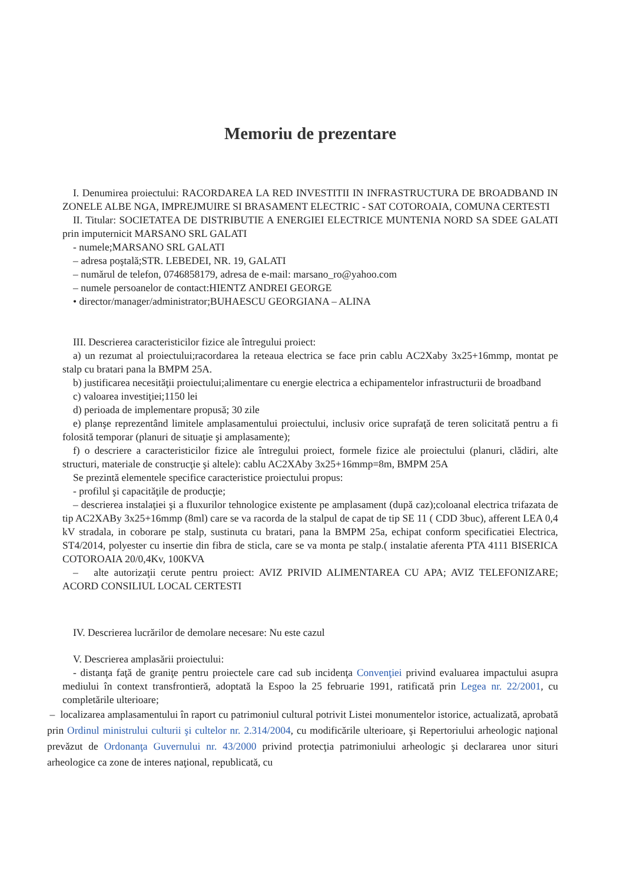Memoriu de prezentare
I. Denumirea proiectului: RACORDAREA LA RED INVESTITII IN INFRASTRUCTURA DE BROADBAND IN ZONELE ALBE NGA, IMPREJMUIRE SI BRASAMENT ELECTRIC - SAT COTOROAIA, COMUNA CERTESTI
II. Titular: SOCIETATEA DE DISTRIBUTIE A ENERGIEI ELECTRICE MUNTENIA NORD SA SDEE GALATI prin imputernicit MARSANO SRL GALATI
- numele;MARSANO SRL GALATI
– adresa poştală;STR. LEBEDEI, NR. 19, GALATI
– numărul de telefon, 0746858179, adresa de e-mail: marsano_ro@yahoo.com
– numele persoanelor de contact:HIENTZ ANDREI GEORGE
• director/manager/administrator;BUHAESCU GEORGIANA – ALINA
III. Descrierea caracteristicilor fizice ale întregului proiect:
a) un rezumat al proiectului;racordarea la reteaua electrica se face prin cablu AC2Xaby 3x25+16mmp, montat pe stalp cu bratari pana la BMPM 25A.
b) justificarea necesităţii proiectului;alimentare cu energie electrica a echipamentelor infrastructurii de broadband
c) valoarea investiţiei;1150 lei
d) perioada de implementare propusă; 30 zile
e) planşe reprezentând limitele amplasamentului proiectului, inclusiv orice suprafaţă de teren solicitată pentru a fi folosită temporar (planuri de situaţie şi amplasamente);
f) o descriere a caracteristicilor fizice ale întregului proiect, formele fizice ale proiectului (planuri, clădiri, alte structuri, materiale de construcţie şi altele): cablu AC2XAby 3x25+16mmp=8m, BMPM 25A
Se prezintă elementele specifice caracteristice proiectului propus:
- profilul şi capacităţile de producţie;
– descrierea instalaţiei şi a fluxurilor tehnologice existente pe amplasament (după caz);coloanal electrica trifazata de tip AC2XABy 3x25+16mmp (8ml) care se va racorda de la stalpul de capat de tip SE 11 ( CDD 3buc), afferent LEA 0,4 kV stradala, in coborare pe stalp, sustinuta cu bratari, pana la BMPM 25a, echipat conform specificatiei Electrica, ST4/2014, polyester cu insertie din fibra de sticla, care se va monta pe stalp.( instalatie aferenta PTA 4111 BISERICA COTOROAIA 20/0,4Kv, 100KVA
– alte autorizaţii cerute pentru proiect: AVIZ PRIVID ALIMENTAREA CU APA; AVIZ TELEFONIZARE; ACORD CONSILIUL LOCAL CERTESTI
IV. Descrierea lucrărilor de demolare necesare: Nu este cazul
V. Descrierea amplasării proiectului:
- distanţa faţă de graniţe pentru proiectele care cad sub incidenţa Convenţiei privind evaluarea impactului asupra mediului în context transfrontieră, adoptată la Espoo la 25 februarie 1991, ratificată prin Legea nr. 22/2001, cu completările ulterioare;
– localizarea amplasamentului în raport cu patrimoniul cultural potrivit Listei monumentelor istorice, actualizată, aprobată prin Ordinul ministrului culturii şi cultelor nr. 2.314/2004, cu modificările ulterioare, şi Repertoriului arheologic naţional prevăzut de Ordonanţa Guvernului nr. 43/2000 privind protecţia patrimoniului arheologic şi declararea unor situri arheologice ca zone de interes naţional, republicată, cu